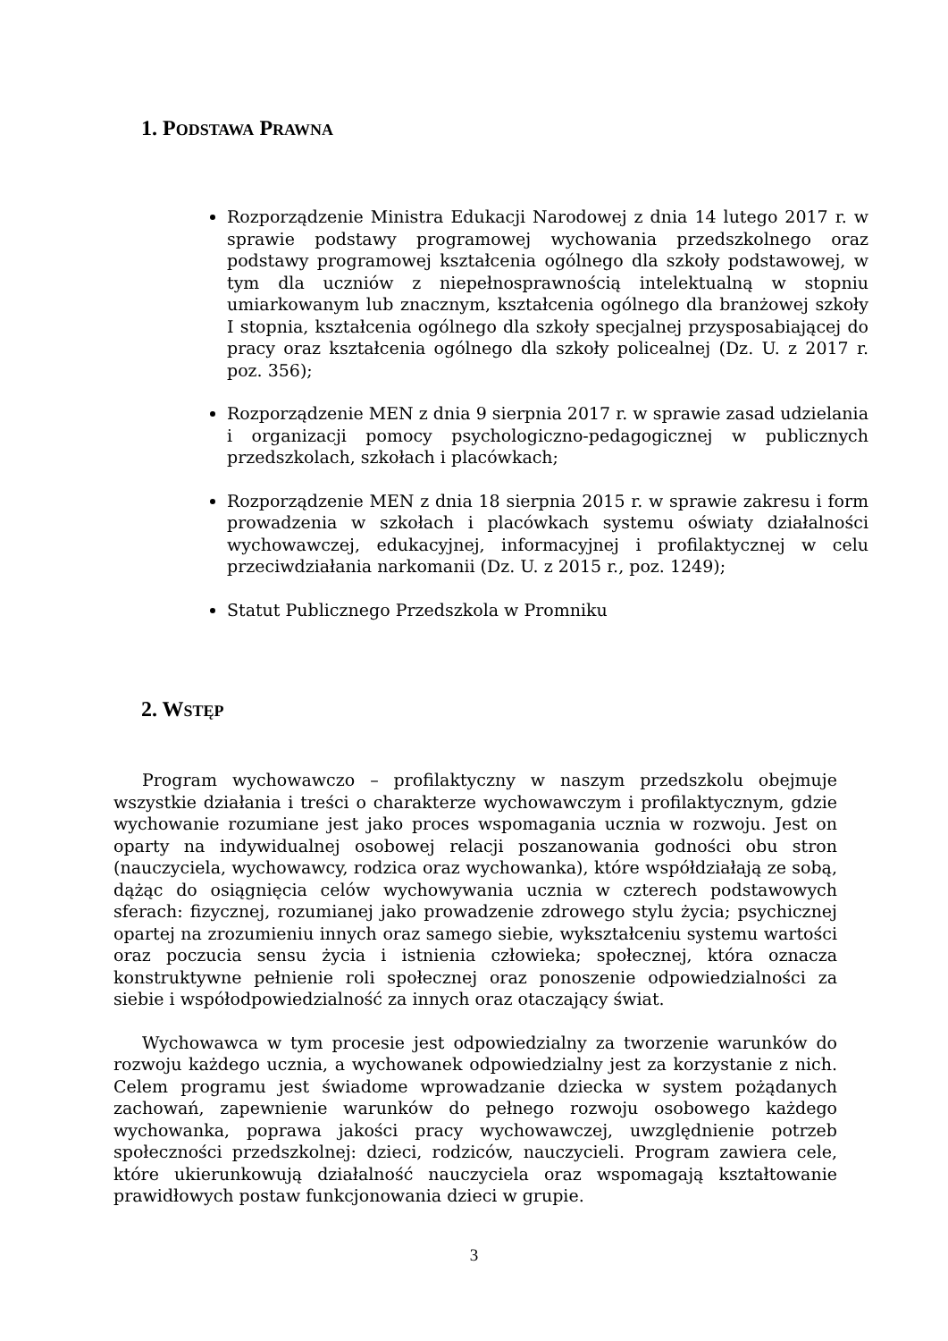1. PODSTAWA PRAWNA
Rozporządzenie Ministra Edukacji Narodowej z dnia 14 lutego 2017 r. w sprawie podstawy programowej wychowania przedszkolnego oraz podstawy programowej kształcenia ogólnego dla szkoły podstawowej, w tym dla uczniów z niepełnosprawnością intelektualną w stopniu umiarkowanym lub znacznym, kształcenia ogólnego dla branżowej szkoły I stopnia, kształcenia ogólnego dla szkoły specjalnej przysposabiającej do pracy oraz kształcenia ogólnego dla szkoły policealnej (Dz. U. z 2017 r. poz. 356);
Rozporządzenie MEN z dnia 9 sierpnia 2017 r. w sprawie zasad udzielania i organizacji pomocy psychologiczno-pedagogicznej w publicznych przedszkolach, szkołach i placówkach;
Rozporządzenie MEN z dnia 18 sierpnia 2015 r. w sprawie zakresu i form prowadzenia w szkołach i placówkach systemu oświaty działalności wychowawczej, edukacyjnej, informacyjnej i profilaktycznej w celu przeciwdziałania narkomanii (Dz. U. z 2015 r., poz. 1249);
Statut Publicznego Przedszkola w Promniku
2. WSTĘP
Program wychowawczo – profilaktyczny w naszym przedszkolu obejmuje wszystkie działania i treści o charakterze wychowawczym i profilaktycznym, gdzie wychowanie rozumiane jest jako proces wspomagania ucznia w rozwoju. Jest on oparty na indywidualnej osobowej relacji poszanowania godności obu stron (nauczyciela, wychowawcy, rodzica oraz wychowanka), które współdziałają ze sobą, dążąc do osiągnięcia celów wychowywania ucznia w czterech podstawowych sferach: fizycznej, rozumianej jako prowadzenie zdrowego stylu życia; psychicznej opartej na zrozumieniu innych oraz samego siebie, wykształceniu systemu wartości oraz poczucia sensu życia i istnienia człowieka; społecznej, która oznacza konstruktywne pełnienie roli społecznej oraz ponoszenie odpowiedzialności za siebie i współodpowiedzialność za innych oraz otaczający świat.
Wychowawca w tym procesie jest odpowiedzialny za tworzenie warunków do rozwoju każdego ucznia, a wychowanek odpowiedzialny jest za korzystanie z nich. Celem programu jest świadome wprowadzanie dziecka w system pożądanych zachowań, zapewnienie warunków do pełnego rozwoju osobowego każdego wychowanka, poprawa jakości pracy wychowawczej, uwzględnienie potrzeb społeczności przedszkolnej: dzieci, rodziców, nauczycieli. Program zawiera cele, które ukierunkowują działalność nauczyciela oraz wspomagają kształtowanie prawidłowych postaw funkcjonowania dzieci w grupie.
3